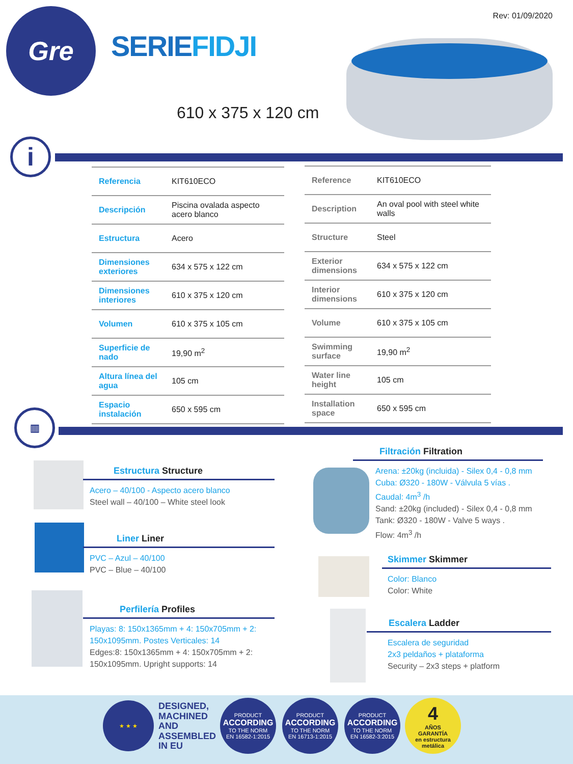Rev: 01/09/2020 Gre
SERIEFIDJI
610 x 375 x 120 cm
i
| Referencia | KIT610ECO |
| Descripción | Piscina ovalada aspecto acero blanco |
| Estructura | Acero |
| Dimensiones exteriores | 634 x 575 x 122 cm |
| Dimensiones interiores | 610 x 375 x 120 cm |
| Volumen | 610 x 375 x 105 cm |
| Superficie de nado | 19,90 m<sup>2</sup> |
| Altura línea del agua | 105 cm |
| Espacio instalación | 650 x 595 cm |
| Reference | KIT610ECO |
| Description | An oval pool with steel white walls |
| Structure | Steel |
| Exterior dimensions | 634 x 575 x 122 cm |
| Interior dimensions | 610 x 375 x 120 cm |
| Volume | 610 x 375 x 105 cm |
| Swimming surface | 19,90 m<sup>2</sup> |
| Water line height | 105 cm |
| Installation space | 650 x 595 cm |
▥
Estructura Structure
Acero – 40/100 - Aspecto acero blanco
Steel wall – 40/100 – White steel look
Liner Liner
PVC – Azul – 40/100
PVC – Blue – 40/100
Perfilería Profiles
Playas: 8: 150x1365mm + 4: 150x705mm + 2: 150x1095mm. Postes Verticales: 14
Edges:8: 150x1365mm + 4: 150x705mm + 2: 150x1095mm. Upright supports: 14
Filtración Filtration
Arena: ±20kg (incluida) - Silex 0,4 - 0,8 mm
Cuba: Ø320 - 180W - Válvula 5 vías .
Caudal: 4m<sup>3</sup> /h
Sand: ±20kg (included) - Silex 0,4 - 0,8 mm
Tank: Ø320 - 180W - Valve 5 ways .
Flow: 4m<sup>3</sup> /h
Skimmer Skimmer
Color: Blanco
Color: White
Escalera Ladder
Escalera de seguridad
2x3 peldaños + plataforma
Security – 2x3 steps + platform
★ ★ ★
DESIGNED,
MACHINED
AND
ASSEMBLED
IN EU
PRODUCT
ACCORDING
TO THE NORM
EN 16582-1:2015
PRODUCT
ACCORDING
TO THE NORM
EN 16713-1:2015
PRODUCT
ACCORDING
TO THE NORM
EN 16582-3:2015
4
AÑOS
GARANTÍA
en estructura metálica